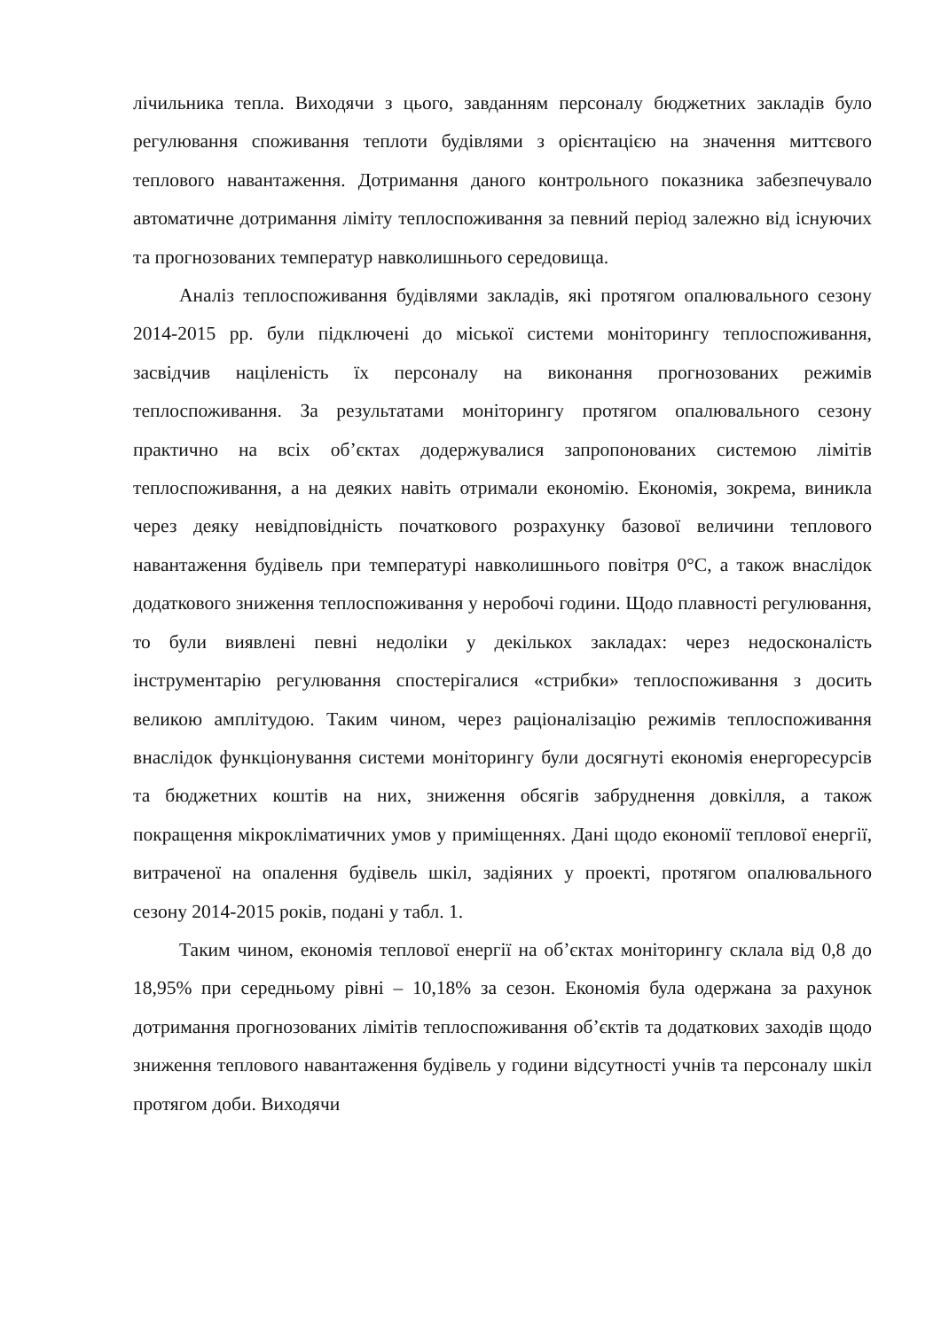лічильника тепла. Виходячи з цього, завданням персоналу бюджетних закладів було регулювання споживання теплоти будівлями з орієнтацією на значення миттєвого теплового навантаження. Дотримання даного контрольного показника забезпечувало автоматичне дотримання ліміту теплоспоживання за певний період залежно від існуючих та прогнозованих температур навколишнього середовища.
Аналіз теплоспоживання будівлями закладів, які протягом опалювального сезону 2014-2015 рр. були підключені до міської системи моніторингу теплоспоживання, засвідчив націленість їх персоналу на виконання прогнозованих режимів теплоспоживання. За результатами моніторингу протягом опалювального сезону практично на всіх об’єктах додержувалися запропонованих системою лімітів теплоспоживання, а на деяких навіть отримали економію. Економія, зокрема, виникла через деяку невідповідність початкового розрахунку базової величини теплового навантаження будівель при температурі навколишнього повітря 0°С, а також внаслідок додаткового зниження теплоспоживання у неробочі години. Щодо плавності регулювання, то були виявлені певні недоліки у декількох закладах: через недосконалість інструментарію регулювання спостерігалися «стрибки» теплоспоживання з досить великою амплітудою. Таким чином, через раціоналізацію режимів теплоспоживання внаслідок функціонування системи моніторингу були досягнуті економія енергоресурсів та бюджетних коштів на них, зниження обсягів забруднення довкілля, а також покращення мікрокліматичних умов у приміщеннях. Дані щодо економії теплової енергії, витраченої на опалення будівель шкіл, задіяних у проекті, протягом опалювального сезону 2014-2015 років, подані у табл. 1.
Таким чином, економія теплової енергії на об’єктах моніторингу склала від 0,8 до 18,95% при середньому рівні – 10,18% за сезон. Економія була одержана за рахунок дотримання прогнозованих лімітів теплоспоживання об’єктів та додаткових заходів щодо зниження теплового навантаження будівель у години відсутності учнів та персоналу шкіл протягом доби. Виходячи